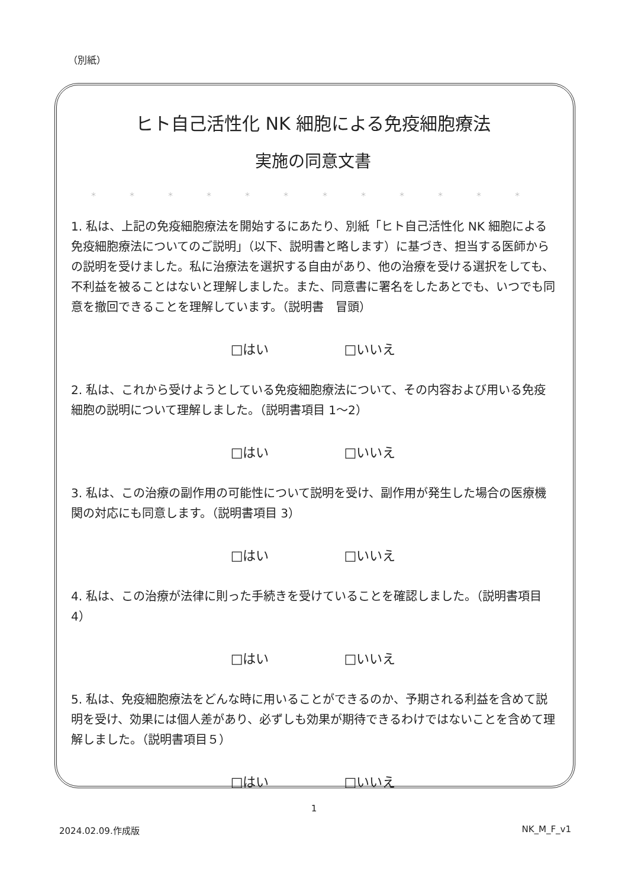（別紙）
ヒト自己活性化 NK 細胞による免疫細胞療法
実施の同意文書
＊ ＊ ＊ ＊ ＊ ＊ ＊ ＊ ＊ ＊ ＊ ＊
1. 私は、上記の免疫細胞療法を開始するにあたり、別紙「ヒト自己活性化 NK 細胞による免疫細胞療法についてのご説明」（以下、説明書と略します）に基づき、担当する医師からの説明を受けました。私に治療法を選択する自由があり、他の治療を受ける選択をしても、不利益を被ることはないと理解しました。また、同意書に署名をしたあとでも、いつでも同意を撤回できることを理解しています。（説明書　冒頭）
□はい □いいえ
2. 私は、これから受けようとしている免疫細胞療法について、その内容および用いる免疫細胞の説明について理解しました。（説明書項目 1～2）
□はい □いいえ
3. 私は、この治療の副作用の可能性について説明を受け、副作用が発生した場合の医療機関の対応にも同意します。（説明書項目 3）
□はい □いいえ
4. 私は、この治療が法律に則った手続きを受けていることを確認しました。（説明書項目 4）
□はい □いいえ
5. 私は、免疫細胞療法をどんな時に用いることができるのか、予期される利益を含めて説明を受け、効果には個人差があり、必ずしも効果が期待できるわけではないことを含めて理解しました。（説明書項目５）
□はい □いいえ
1
2024.02.09.作成版 NK_M_F_v1